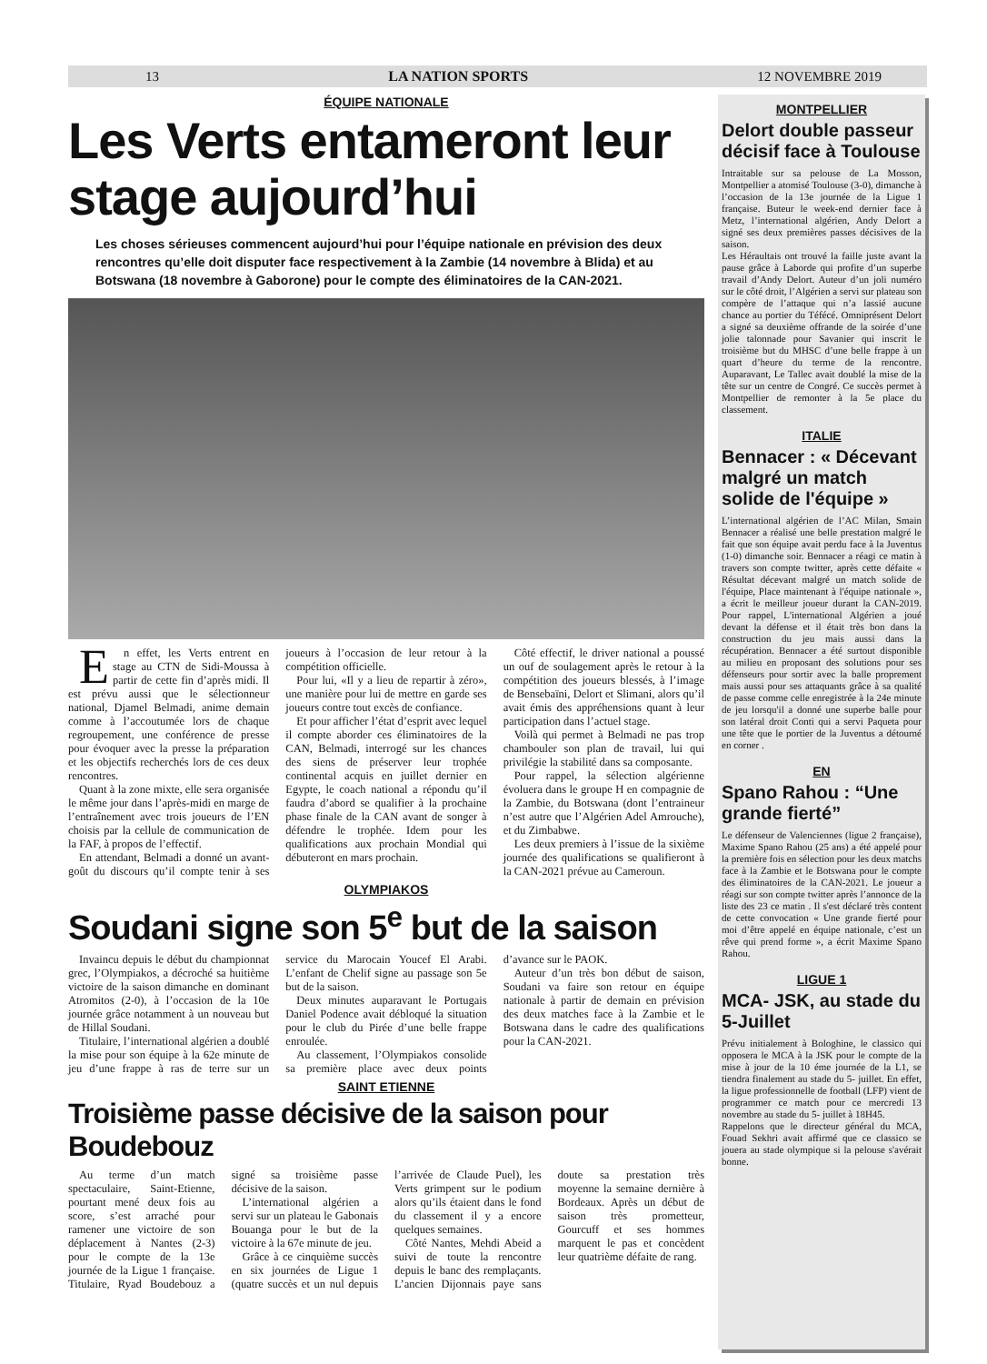13 LA NATION SPORTS 12 NOVEMBRE 2019
ÉQUIPE NATIONALE
Les Verts entameront leur stage aujourd’hui
Les choses sérieuses commencent aujourd’hui pour l’équipe nationale en prévision des deux rencontres qu’elle doit disputer face respectivement à la Zambie (14 novembre à Blida) et au Botswana (18 novembre à Gaborone) pour le compte des éliminatoires de la CAN-2021.
En effet, les Verts entrent en stage au CTN de Sidi-Moussa à partir de cette fin d’après midi. Il est prévu aussi que le sélectionneur national, Djamel Belmadi, anime demain comme à l’accoutumée lors de chaque regroupement, une conférence de presse pour évoquer avec la presse la préparation et les objectifs recherchés lors de ces deux rencontres.
Quant à la zone mixte, elle sera organisée le même jour dans l’après-midi en marge de l’entraînement avec trois joueurs de l’EN choisis par la cellule de communication de la FAF, à propos de l’effectif.
En attendant, Belmadi a donné un avant-goût du discours qu’il compte tenir à ses joueurs à l’occasion de leur retour à la compétition officielle.
Pour lui, «Il y a lieu de repartir à zéro», une manière pour lui de mettre en garde ses joueurs contre tout excès de confiance.
Et pour afficher l’état d’esprit avec lequel il compte aborder ces éliminatoires de la CAN, Belmadi, interrogé sur les chances des siens de préserver leur trophée continental acquis en juillet dernier en Egypte, le coach national a répondu qu’il faudra d’abord se qualifier à la prochaine phase finale de la CAN avant de songer à défendre le trophée. Idem pour les qualifications aux prochain Mondial qui débuteront en mars prochain.
Côté effectif, le driver national a poussé un ouf de soulagement après le retour à la compétition des joueurs blessés, à l’image de Bensebaïni, Delort et Slimani, alors qu’il avait émis des appréhensions quant à leur participation dans l’actuel stage.
Voilà qui permet à Belmadi ne pas trop chambouler son plan de travail, lui qui privilégie la stabilité dans sa composante.
Pour rappel, la sélection algérienne évoluera dans le groupe H en compagnie de la Zambie, du Botswana (dont l’entraineur n’est autre que l’Algérien Adel Amrouche), et du Zimbabwe.
Les deux premiers à l’issue de la sixième journée des qualifications se qualifieront à la CAN-2021 prévue au Cameroun.
OLYMPIAKOS
Soudani signe son 5<sup>e</sup> but de la saison
Invaincu depuis le début du championnat grec, l’Olympiakos, a décroché sa huitième victoire de la saison dimanche en dominant Atromitos (2-0), à l’occasion de la 10e journée grâce notamment à un nouveau but de Hillal Soudani.
Titulaire, l’international algérien a doublé la mise pour son équipe à la 62e minute de jeu d’une frappe à ras de terre sur un service du Marocain Youcef El Arabi. L’enfant de Chelif signe au passage son 5e but de la saison.
Deux minutes auparavant le Portugais Daniel Podence avait débloqué la situation pour le club du Pirée d’une belle frappe enroulée.
Au classement, l’Olympiakos consolide sa première place avec deux points d’avance sur le PAOK.
Auteur d’un très bon début de saison, Soudani va faire son retour en équipe nationale à partir de demain en prévision des deux matches face à la Zambie et le Botswana dans le cadre des qualifications pour la CAN-2021.
SAINT ETIENNE
Troisième passe décisive de la saison pour Boudebouz
Au terme d’un match spectaculaire, Saint-Etienne, pourtant mené deux fois au score, s’est arraché pour ramener une victoire de son déplacement à Nantes (2-3) pour le compte de la 13e journée de la Ligue 1 française. Titulaire, Ryad Boudebouz a signé sa troisième passe décisive de la saison.
L’international algérien a servi sur un plateau le Gabonais Bouanga pour le but de la victoire à la 67e minute de jeu.
Grâce à ce cinquième succès en six journées de Ligue 1 (quatre succès et un nul depuis l’arrivée de Claude Puel), les Verts grimpent sur le podium alors qu’ils étaient dans le fond du classement il y a encore quelques semaines.
Côté Nantes, Mehdi Abeid a suivi de toute la rencontre depuis le banc des remplaçants. L’ancien Dijonnais paye sans doute sa prestation très moyenne la semaine dernière à Bordeaux. Après un début de saison très prometteur, Gourcuff et ses hommes marquent le pas et concèdent leur quatrième défaite de rang.
MONTPELLIER
Delort double passeur décisif face à Toulouse
Intraitable sur sa pelouse de La Mosson, Montpellier a atomisé Toulouse (3-0), dimanche à l’occasion de la 13e journée de la Ligue 1 française. Buteur le week-end dernier face à Metz, l’international algérien, Andy Delort a signé ses deux premières passes décisives de la saison.
Les Héraultais ont trouvé la faille juste avant la pause grâce à Laborde qui profite d’un superbe travail d’Andy Delort. Auteur d’un joli numéro sur le côté droit, l’Algérien a servi sur plateau son compère de l’attaque qui n’a lassié aucune chance au portier du Téfécé. Omniprésent Delort a signé sa deuxième offrande de la soirée d’une jolie talonnade pour Savanier qui inscrit le troisième but du MHSC d’une belle frappe à un quart d’heure du terme de la rencontre. Auparavant, Le Tallec avait doublé la mise de la tête sur un centre de Congré. Ce succès permet à Montpellier de remonter à la 5e place du classement.
ITALIE
Bennacer : « Décevant malgré un match solide de l'équipe »
L’international algérien de l’AC Milan, Smain Bennacer a réalisé une belle prestation malgré le fait que son équipe avait perdu face à la Juventus (1-0) dimanche soir. Bennacer a réagi ce matin à travers son compte twitter, après cette défaite « Résultat décevant malgré un match solide de l'équipe, Place maintenant à l'équipe nationale », a écrit le meilleur joueur durant la CAN-2019. Pour rappel, L'international Algérien a joué devant la défense et il était très bon dans la construction du jeu mais aussi dans la récupération. Bennacer a été surtout disponible au milieu en proposant des solutions pour ses défenseurs pour sortir avec la balle proprement mais aussi pour ses attaquants grâce à sa qualité de passe comme celle enregistrée à la 24e minute de jeu lorsqu'il a donné une superbe balle pour son latéral droit Conti qui a servi Paqueta pour une tête que le portier de la Juventus a détourné en corner .
EN
Spano Rahou : “Une grande fierté”
Le défenseur de Valenciennes (ligue 2 française), Maxime Spano Rahou (25 ans) a été appelé pour la première fois en sélection pour les deux matchs face à la Zambie et le Botswana pour le compte des éliminatoires de la CAN-2021. Le joueur a réagi sur son compte twitter après l’annonce de la liste des 23 ce matin . Il s'est déclaré très content de cette convocation « Une grande fierté pour moi d’être appelé en équipe nationale, c’est un rêve qui prend forme », a écrit Maxime Spano Rahou.
LIGUE 1
MCA- JSK, au stade du 5-Juillet
Prévu initialement à Bologhine, le classico qui opposera le MCA à la JSK pour le compte de la mise à jour de la 10 éme journée de la L1, se tiendra finalement au stade du 5- juillet. En effet, la ligue professionnelle de football (LFP) vient de programmer ce match pour ce mercredi 13 novembre au stade du 5- juillet à 18H45.
Rappelons que le directeur général du MCA, Fouad Sekhri avait affirmé que ce classico se jouera au stade olympique si la pelouse s'avérait bonne.